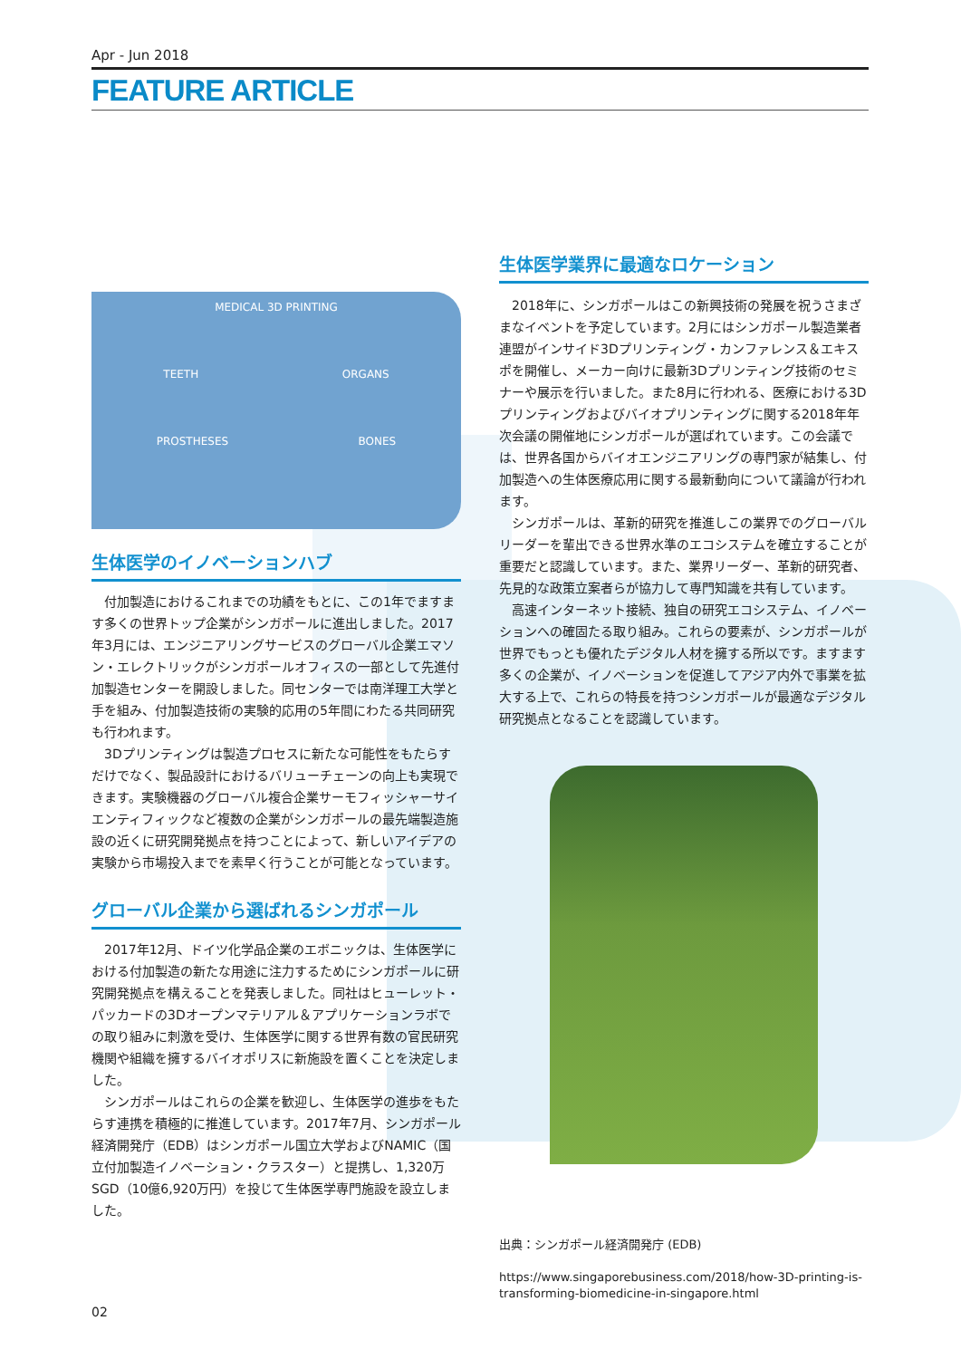Apr - Jun 2018
FEATURE ARTICLE
MEDICAL 3D PRINTING
TEETH ORGANS
PROSTHESES BONES
生体医学のイノベーションハブ
付加製造におけるこれまでの功績をもとに、この1年でますます多くの世界トップ企業がシンガポールに進出しました。2017年3月には、エンジニアリングサービスのグローバル企業エマソン・エレクトリックがシンガポールオフィスの一部として先進付加製造センターを開設しました。同センターでは南洋理工大学と手を組み、付加製造技術の実験的応用の5年間にわたる共同研究も行われます。
3Dプリンティングは製造プロセスに新たな可能性をもたらすだけでなく、製品設計におけるバリューチェーンの向上も実現できます。実験機器のグローバル複合企業サーモフィッシャーサイエンティフィックなど複数の企業がシンガポールの最先端製造施設の近くに研究開発拠点を持つことによって、新しいアイデアの実験から市場投入までを素早く行うことが可能となっています。
グローバル企業から選ばれるシンガポール
2017年12月、ドイツ化学品企業のエボニックは、生体医学における付加製造の新たな用途に注力するためにシンガポールに研究開発拠点を構えることを発表しました。同社はヒューレット・パッカードの3Dオープンマテリアル＆アプリケーションラボでの取り組みに刺激を受け、生体医学に関する世界有数の官民研究機関や組織を擁するバイオポリスに新施設を置くことを決定しました。
シンガポールはこれらの企業を歓迎し、生体医学の進歩をもたらす連携を積極的に推進しています。2017年7月、シンガポール経済開発庁（EDB）はシンガポール国立大学およびNAMIC（国立付加製造イノベーション・クラスター）と提携し、1,320万SGD（10億6,920万円）を投じて生体医学専門施設を設立しました。
生体医学業界に最適なロケーション
2018年に、シンガポールはこの新興技術の発展を祝うさまざまなイベントを予定しています。2月にはシンガポール製造業者連盟がインサイド3Dプリンティング・カンファレンス＆エキスポを開催し、メーカー向けに最新3Dプリンティング技術のセミナーや展示を行いました。また8月に行われる、医療における3Dプリンティングおよびバイオプリンティングに関する2018年年次会議の開催地にシンガポールが選ばれています。この会議では、世界各国からバイオエンジニアリングの専門家が結集し、付加製造への生体医療応用に関する最新動向について議論が行われます。
シンガポールは、革新的研究を推進しこの業界でのグローバルリーダーを輩出できる世界水準のエコシステムを確立することが重要だと認識しています。また、業界リーダー、革新的研究者、先見的な政策立案者らが協力して専門知識を共有しています。
高速インターネット接続、独自の研究エコシステム、イノベーションへの確固たる取り組み。これらの要素が、シンガポールが世界でもっとも優れたデジタル人材を擁する所以です。ますます多くの企業が、イノベーションを促進してアジア内外で事業を拡大する上で、これらの特長を持つシンガポールが最適なデジタル研究拠点となることを認識しています。
出典：シンガポール経済開発庁 (EDB)
https://www.singaporebusiness.com/2018/how-3D-printing-is-transforming-biomedicine-in-singapore.html
02